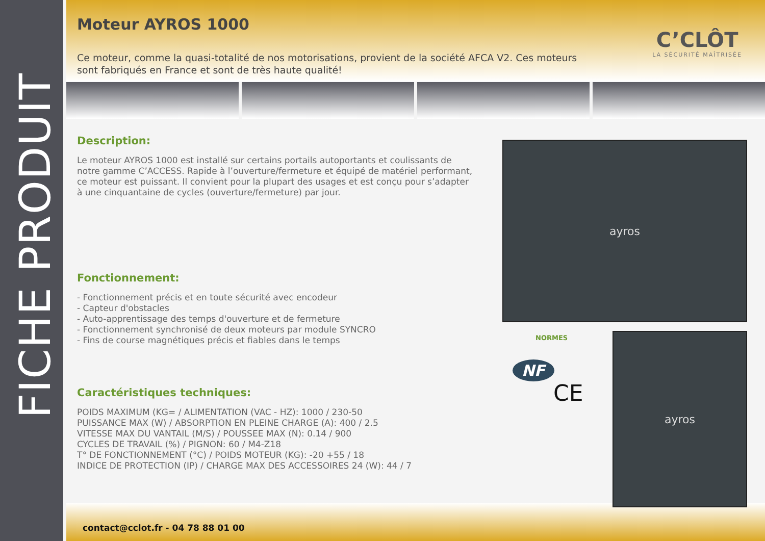FICHE PRODUIT
C’CLÔT
LA SÉCURITÉ MAÎTRISÉE
Moteur AYROS 1000
Ce moteur, comme la quasi-totalité de nos motorisations, provient de la société AFCA V2. Ces moteurs sont fabriqués en France et sont de très haute qualité!
Description:
Le moteur AYROS 1000 est installé sur certains portails autoportants et coulissants de notre gamme C’ACCESS. Rapide à l’ouverture/fermeture et équipé de matériel performant, ce moteur est puissant. Il convient pour la plupart des usages et est conçu pour s’adapter à une cinquantaine de cycles (ouverture/fermeture) par jour.
Fonctionnement:
- Fonctionnement précis et en toute sécurité avec encodeur
- Capteur d'obstacles
- Auto-apprentissage des temps d'ouverture et de fermeture
- Fonctionnement synchronisé de deux moteurs par module SYNCRO
- Fins de course magnétiques précis et fiables dans le temps
Caractéristiques techniques:
POIDS MAXIMUM (KG= / ALIMENTATION (VAC - HZ): 1000 / 230-50
PUISSANCE MAX (W) / ABSORPTION EN PLEINE CHARGE (A): 400 / 2.5
VITESSE MAX DU VANTAIL (M/S) / POUSSEE MAX (N): 0.14 / 900
CYCLES DE TRAVAIL (%) / PIGNON: 60 / M4-Z18
T° DE FONCTIONNEMENT (°C) / POIDS MOTEUR (KG): -20 +55 / 18
INDICE DE PROTECTION (IP) / CHARGE MAX DES ACCESSOIRES 24 (W): 44 / 7
ayros
NORMES
NF
CE
ayros
contact@cclot.fr - 04 78 88 01 00